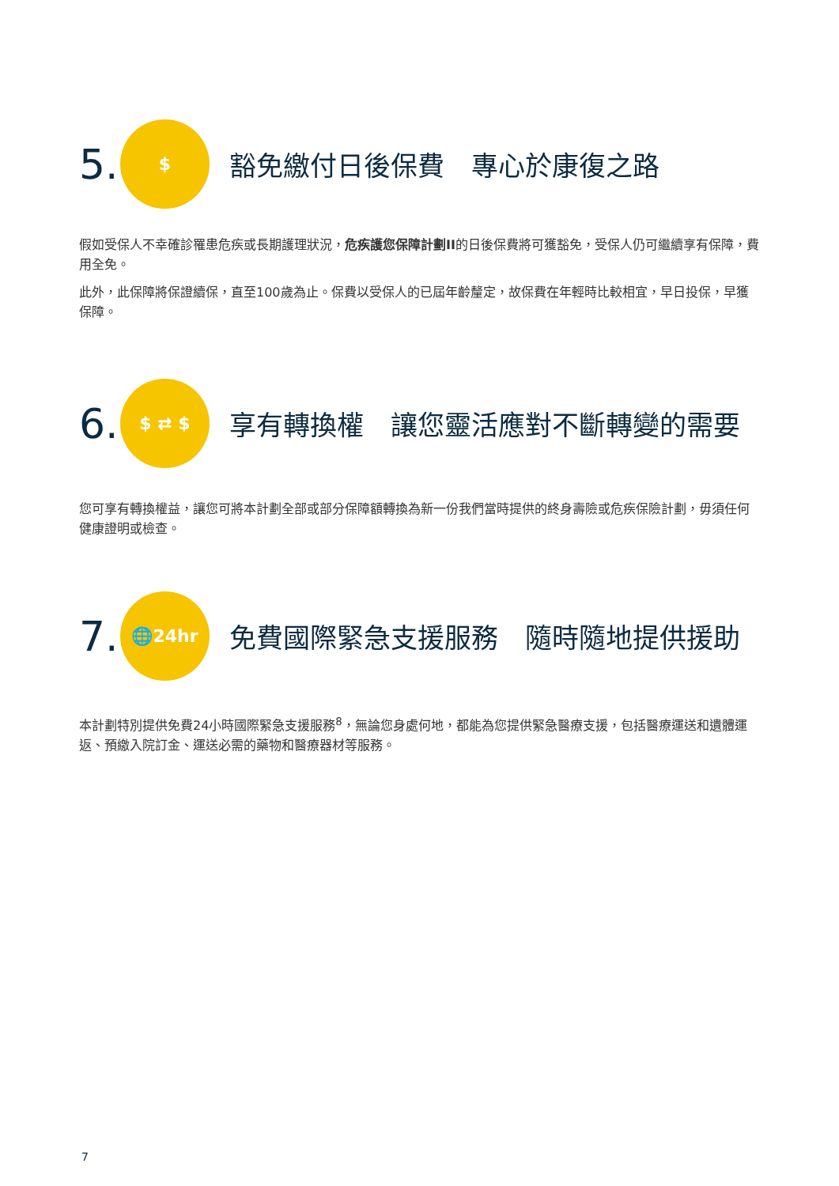5.
$
豁免繳付日後保費　專心於康復之路
假如受保人不幸確診罹患危疾或長期護理狀況，危疾護您保障計劃II的日後保費將可獲豁免，受保人仍可繼續享有保障，費用全免。
此外，此保障將保證續保，直至100歲為止。保費以受保人的已屆年齡釐定，故保費在年輕時比較相宜，早日投保，早獲保障。
6.
$ ⇄ $
享有轉換權　讓您靈活應對不斷轉變的需要
您可享有轉換權益，讓您可將本計劃全部或部分保障額轉換為新一份我們當時提供的終身壽險或危疾保險計劃，毋須任何健康證明或檢查。
7.
🌐24hr
免費國際緊急支援服務　隨時隨地提供援助
本計劃特別提供免費24小時國際緊急支援服務<sup>8</sup>，無論您身處何地，都能為您提供緊急醫療支援，包括醫療運送和遺體運返、預繳入院訂金、運送必需的藥物和醫療器材等服務。
7